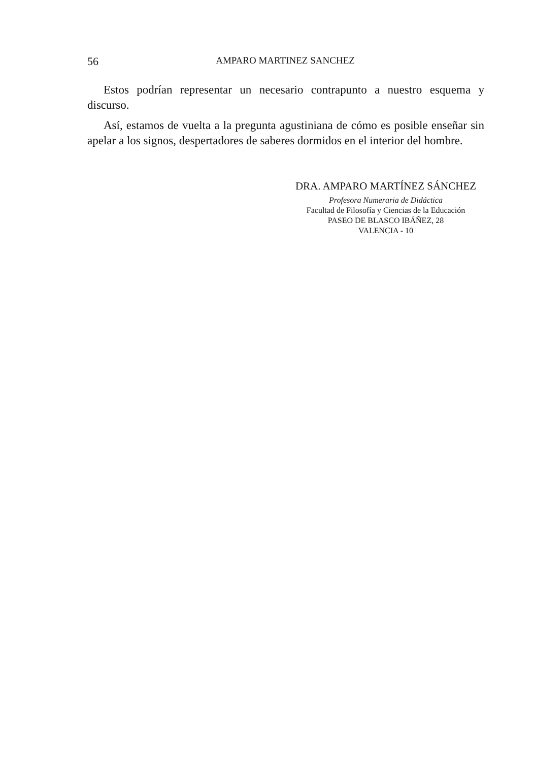56 AMPARO MARTINEZ SANCHEZ
Estos podrían representar un necesario contrapunto a nuestro esquema y discurso.
Así, estamos de vuelta a la pregunta agustiniana de cómo es posible enseñar sin apelar a los signos, despertadores de saberes dormidos en el interior del hombre.
DRA. AMPARO MARTÍNEZ SÁNCHEZ
Profesora Numeraria de Didáctica
Facultad de Filosofía y Ciencias de la Educación
PASEO DE BLASCO IBÁÑEZ, 28
VALENCIA - 10